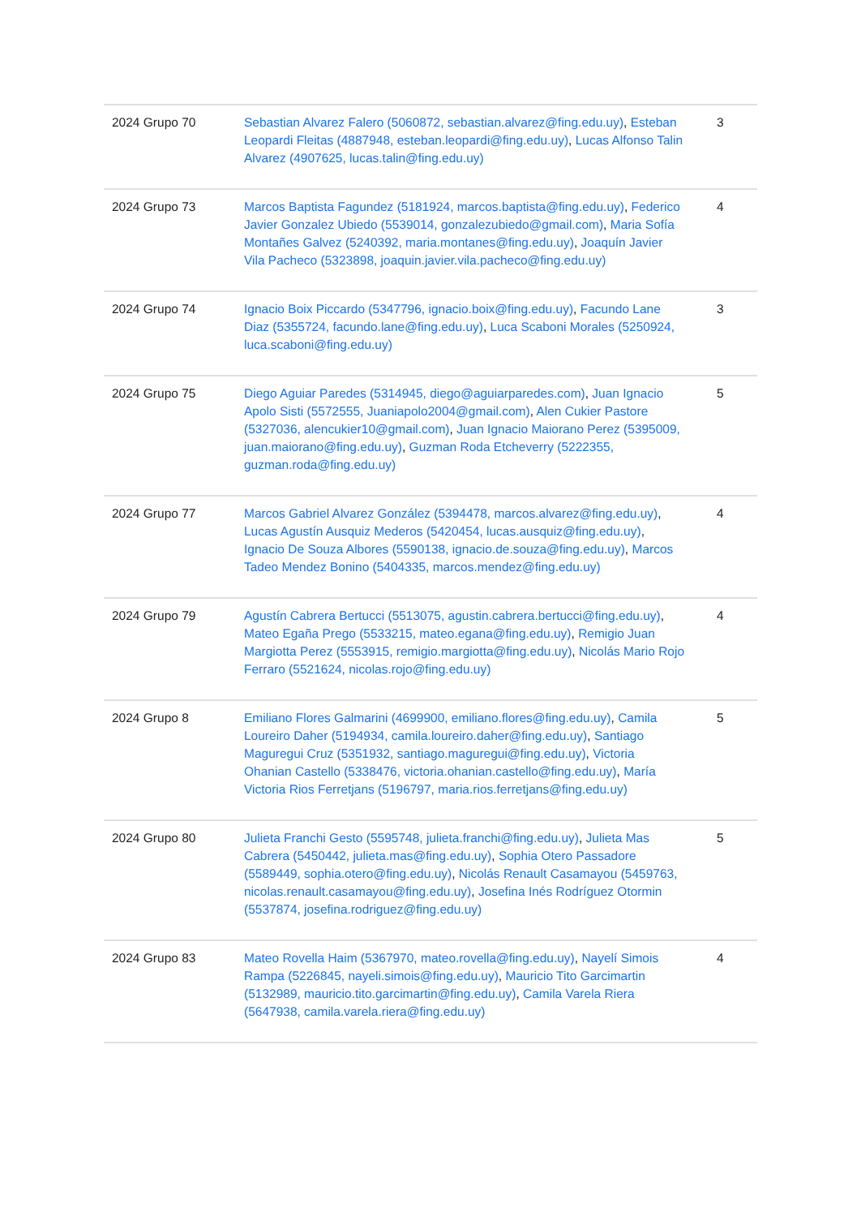| 2024 Grupo 70 | Sebastian Alvarez Falero (5060872, sebastian.alvarez@fing.edu.uy) , Esteban Leopardi Fleitas (4887948, esteban.leopardi@fing.edu.uy) , Lucas Alfonso Talin Alvarez (4907625, lucas.talin@fing.edu.uy) | 3 |
| 2024 Grupo 73 | Marcos Baptista Fagundez (5181924, marcos.baptista@fing.edu.uy) , Federico Javier Gonzalez Ubiedo (5539014, gonzalezubiedo@gmail.com) , Maria Sofía Montañes Galvez (5240392, maria.montanes@fing.edu.uy) , Joaquín Javier Vila Pacheco (5323898, joaquin.javier.vila.pacheco@fing.edu.uy) | 4 |
| 2024 Grupo 74 | Ignacio Boix Piccardo (5347796, ignacio.boix@fing.edu.uy) , Facundo Lane Diaz (5355724, facundo.lane@fing.edu.uy) , Luca Scaboni Morales (5250924, luca.scaboni@fing.edu.uy) | 3 |
| 2024 Grupo 75 | Diego Aguiar Paredes (5314945, diego@aguiarparedes.com) , Juan Ignacio Apolo Sisti (5572555, Juaniapolo2004@gmail.com) , Alen Cukier Pastore (5327036, alencukier10@gmail.com) , Juan Ignacio Maiorano Perez (5395009, juan.maiorano@fing.edu.uy) , Guzman Roda Etcheverry (5222355, guzman.roda@fing.edu.uy) | 5 |
| 2024 Grupo 77 | Marcos Gabriel Alvarez González (5394478, marcos.alvarez@fing.edu.uy) , Lucas Agustín Ausquiz Mederos (5420454, lucas.ausquiz@fing.edu.uy) , Ignacio De Souza Albores (5590138, ignacio.de.souza@fing.edu.uy) , Marcos Tadeo Mendez Bonino (5404335, marcos.mendez@fing.edu.uy) | 4 |
| 2024 Grupo 79 | Agustín Cabrera Bertucci (5513075, agustin.cabrera.bertucci@fing.edu.uy) , Mateo Egaña Prego (5533215, mateo.egana@fing.edu.uy) , Remigio Juan Margiotta Perez (5553915, remigio.margiotta@fing.edu.uy) , Nicolás Mario Rojo Ferraro (5521624, nicolas.rojo@fing.edu.uy) | 4 |
| 2024 Grupo 8 | Emiliano Flores Galmarini (4699900, emiliano.flores@fing.edu.uy) , Camila Loureiro Daher (5194934, camila.loureiro.daher@fing.edu.uy) , Santiago Maguregui Cruz (5351932, santiago.maguregui@fing.edu.uy) , Victoria Ohanian Castello (5338476, victoria.ohanian.castello@fing.edu.uy) , María Victoria Rios Ferretjans (5196797, maria.rios.ferretjans@fing.edu.uy) | 5 |
| 2024 Grupo 80 | Julieta Franchi Gesto (5595748, julieta.franchi@fing.edu.uy) , Julieta Mas Cabrera (5450442, julieta.mas@fing.edu.uy) , Sophia Otero Passadore (5589449, sophia.otero@fing.edu.uy) , Nicolás Renault Casamayou (5459763, nicolas.renault.casamayou@fing.edu.uy) , Josefina Inés Rodríguez Otormin (5537874, josefina.rodriguez@fing.edu.uy) | 5 |
| 2024 Grupo 83 | Mateo Rovella Haim (5367970, mateo.rovella@fing.edu.uy) , Nayelí Simois Rampa (5226845, nayeli.simois@fing.edu.uy) , Mauricio Tito Garcimartin (5132989, mauricio.tito.garcimartin@fing.edu.uy) , Camila Varela Riera (5647938, camila.varela.riera@fing.edu.uy) | 4 |